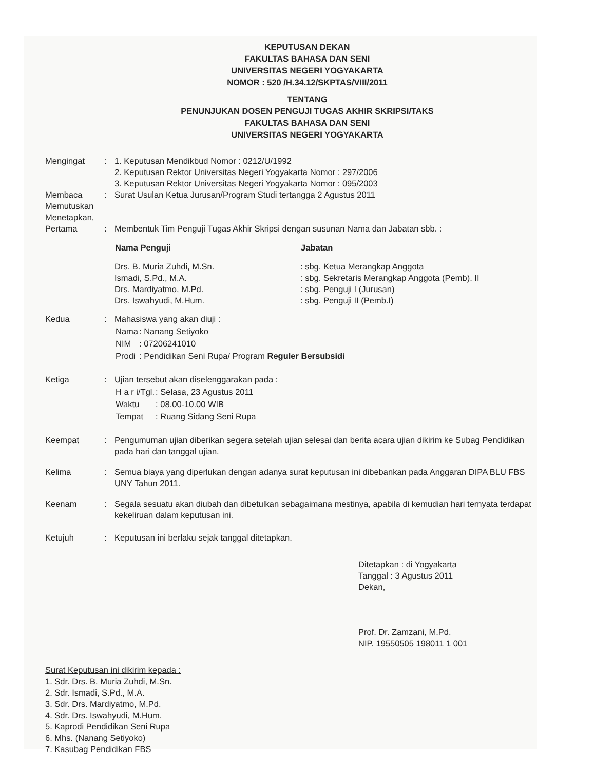KEPUTUSAN DEKAN
FAKULTAS BAHASA DAN SENI
UNIVERSITAS NEGERI YOGYAKARTA
NOMOR : 520 /H.34.12/SKPTAS/VIII/2011
TENTANG
PENUNJUKAN DOSEN PENGUJI TUGAS AKHIR SKRIPSI/TAKS
FAKULTAS BAHASA DAN SENI
UNIVERSITAS NEGERI YOGYAKARTA
| Mengingat | : | 1. Keputusan Mendikbud Nomor : 0212/U/1992 2. Keputusan Rektor Universitas Negeri Yogyakarta Nomor : 297/2006 3. Keputusan Rektor Universitas Negeri Yogyakarta Nomor : 095/2003 |
| Membaca Memutuskan Menetapkan, | : | Surat Usulan Ketua Jurusan/Program Studi tertangga 2 Agustus 2011 |
| Pertama | : | Membentuk Tim Penguji Tugas Akhir Skripsi dengan susunan Nama dan Jabatan sbb. : / Nama Penguji / Jabatan / / --- / --- / / Drs. B. Muria Zuhdi, M.Sn. / : sbg. Ketua Merangkap Anggota / / Ismadi, S.Pd., M.A. / : sbg. Sekretaris Merangkap Anggota (Pemb). II / / Drs. Mardiyatmo, M.Pd. / : sbg. Penguji I (Jurusan) / / Drs. Iswahyudi, M.Hum. / : sbg. Penguji II (Pemb.I) / |
| Kedua | : | Mahasiswa yang akan diuji : / Nama / : Nanang Setiyoko / / NIM / : 07206241010 / / Prodi / : Pendidikan Seni Rupa/ Program Reguler Bersubsidi / |
| Ketiga | : | Ujian tersebut akan diselenggarakan pada : / H a r i/Tgl. / : Selasa, 23 Agustus 2011 / / Waktu / : 08.00-10.00 WIB / / Tempat / : Ruang Sidang Seni Rupa / |
| Keempat | : | Pengumuman ujian diberikan segera setelah ujian selesai dan berita acara ujian dikirim ke Subag Pendidikan pada hari dan tanggal ujian. |
| Kelima | : | Semua biaya yang diperlukan dengan adanya surat keputusan ini dibebankan pada Anggaran DIPA BLU FBS UNY Tahun 2011. |
| Keenam | : | Segala sesuatu akan diubah dan dibetulkan sebagaimana mestinya, apabila di kemudian hari ternyata terdapat kekeliruan dalam keputusan ini. |
| Ketujuh | : | Keputusan ini berlaku sejak tanggal ditetapkan. |
Ditetapkan : di Yogyakarta
Tanggal : 3 Agustus 2011
Dekan,
Prof. Dr. Zamzani, M.Pd.
NIP. 19550505 198011 1 001
Surat Keputusan ini dikirim kepada :
1. Sdr. Drs. B. Muria Zuhdi, M.Sn.
2. Sdr. Ismadi, S.Pd., M.A.
3. Sdr. Drs. Mardiyatmo, M.Pd.
4. Sdr. Drs. Iswahyudi, M.Hum.
5. Kaprodi Pendidikan Seni Rupa
6. Mhs. (Nanang Setiyoko)
7. Kasubag Pendidikan FBS